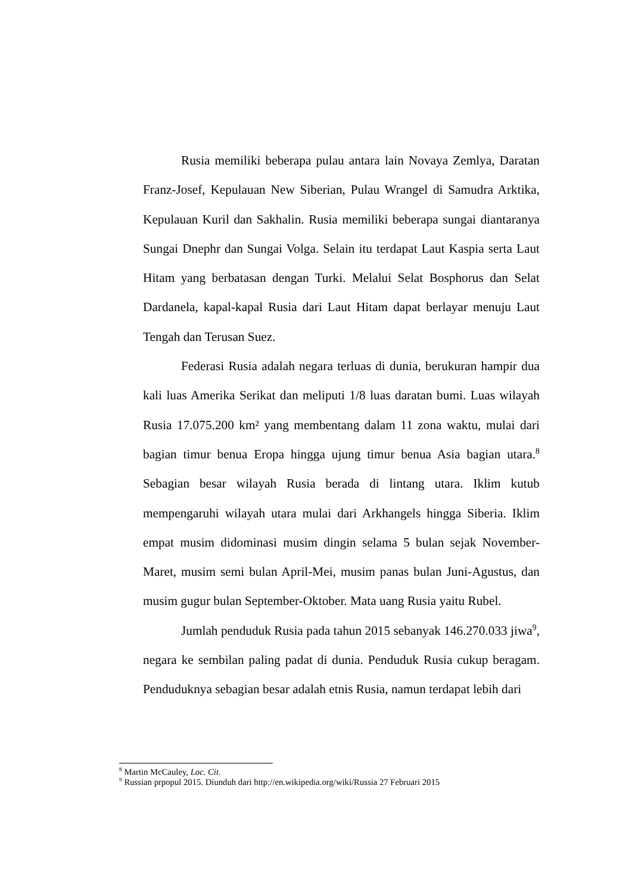Rusia memiliki beberapa pulau antara lain Novaya Zemlya, Daratan Franz-Josef, Kepulauan New Siberian, Pulau Wrangel di Samudra Arktika, Kepulauan Kuril dan Sakhalin. Rusia memiliki beberapa sungai diantaranya Sungai Dnephr dan Sungai Volga. Selain itu terdapat Laut Kaspia serta Laut Hitam yang berbatasan dengan Turki. Melalui Selat Bosphorus dan Selat Dardanela, kapal-kapal Rusia dari Laut Hitam dapat berlayar menuju Laut Tengah dan Terusan Suez.
Federasi Rusia adalah negara terluas di dunia, berukuran hampir dua kali luas Amerika Serikat dan meliputi 1/8 luas daratan bumi. Luas wilayah Rusia 17.075.200 km² yang membentang dalam 11 zona waktu, mulai dari bagian timur benua Eropa hingga ujung timur benua Asia bagian utara.<sup>8</sup> Sebagian besar wilayah Rusia berada di lintang utara. Iklim kutub mempengaruhi wilayah utara mulai dari Arkhangels hingga Siberia. Iklim empat musim didominasi musim dingin selama 5 bulan sejak November-Maret, musim semi bulan April-Mei, musim panas bulan Juni-Agustus, dan musim gugur bulan September-Oktober. Mata uang Rusia yaitu Rubel.
Jumlah penduduk Rusia pada tahun 2015 sebanyak 146.270.033 jiwa<sup>9</sup>, negara ke sembilan paling padat di dunia. Penduduk Rusia cukup beragam. Penduduknya sebagian besar adalah etnis Rusia, namun terdapat lebih dari
<sup>8</sup> Martin McCauley, Loc. Cit.
<sup>9</sup> Russian prpopul 2015. Diunduh dari http://en.wikipedia.org/wiki/Russia 27 Februari 2015